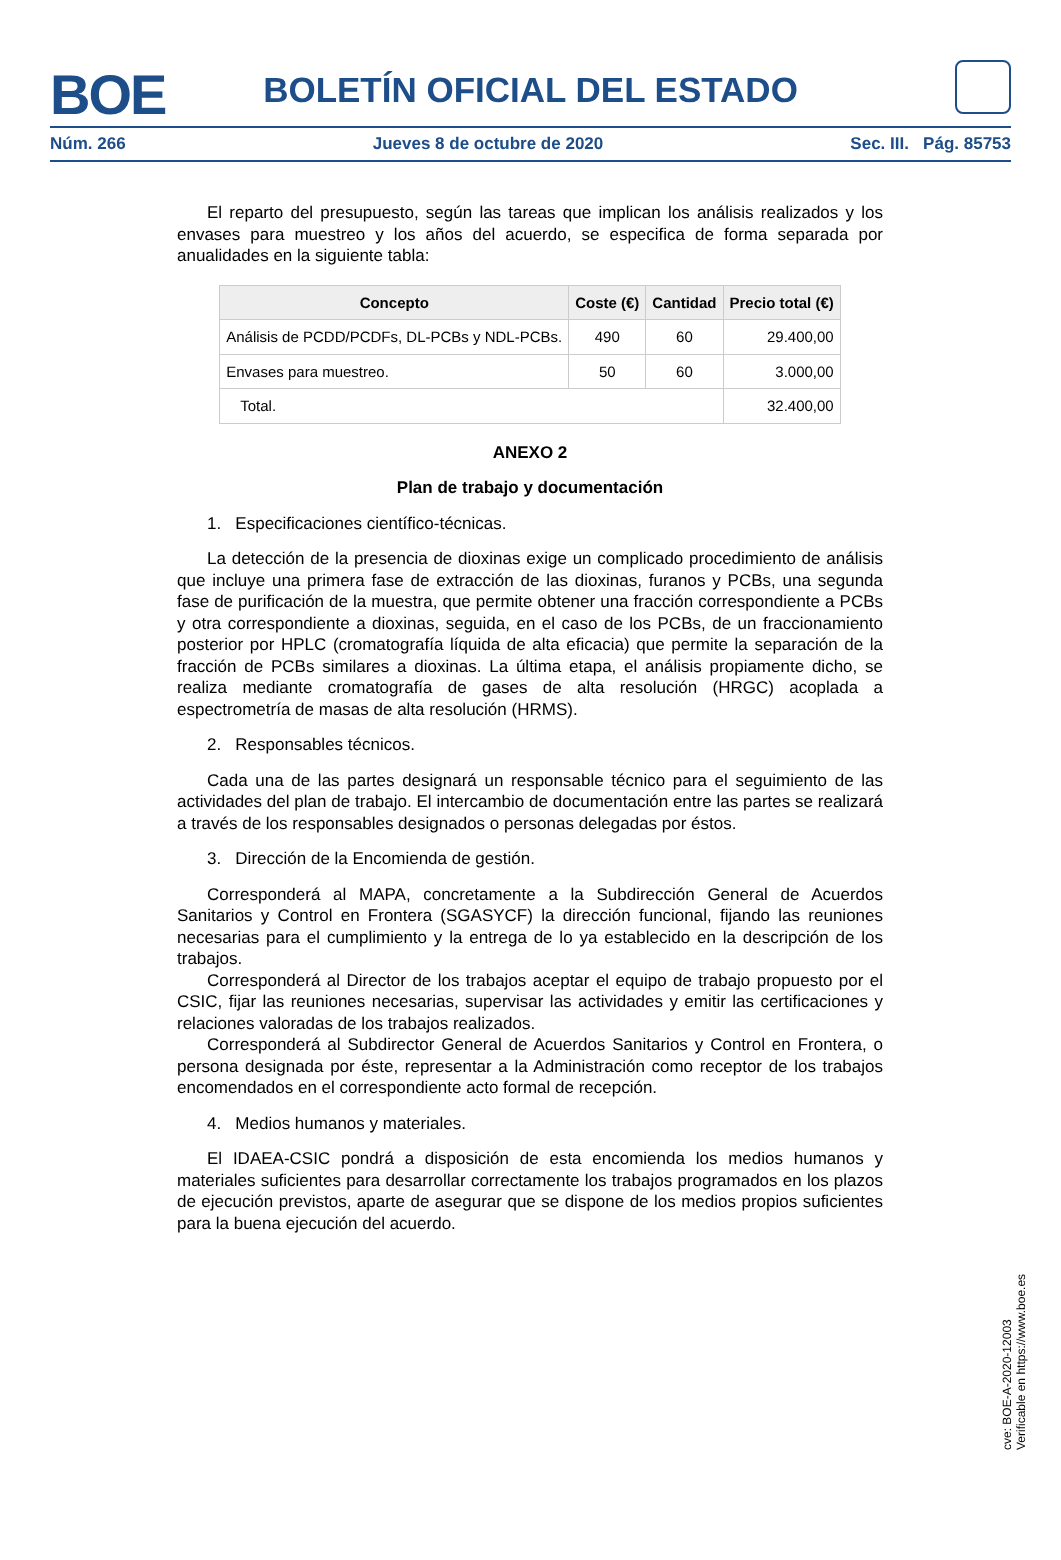BOE
BOLETÍN OFICIAL DEL ESTADO
Núm. 266 Jueves 8 de octubre de 2020 Sec. III. Pág. 85753
El reparto del presupuesto, según las tareas que implican los análisis realizados y los envases para muestreo y los años del acuerdo, se especifica de forma separada por anualidades en la siguiente tabla:
| Concepto | Coste (€) | Cantidad | Precio total (€) |
| --- | --- | --- | --- |
| Análisis de PCDD/PCDFs, DL-PCBs y NDL-PCBs. | 490 | 60 | 29.400,00 |
| Envases para muestreo. | 50 | 60 | 3.000,00 |
| Total. | | | 32.400,00 |
ANEXO 2
Plan de trabajo y documentación
1. Especificaciones científico-técnicas.
La detección de la presencia de dioxinas exige un complicado procedimiento de análisis que incluye una primera fase de extracción de las dioxinas, furanos y PCBs, una segunda fase de purificación de la muestra, que permite obtener una fracción correspondiente a PCBs y otra correspondiente a dioxinas, seguida, en el caso de los PCBs, de un fraccionamiento posterior por HPLC (cromatografía líquida de alta eficacia) que permite la separación de la fracción de PCBs similares a dioxinas. La última etapa, el análisis propiamente dicho, se realiza mediante cromatografía de gases de alta resolución (HRGC) acoplada a espectrometría de masas de alta resolución (HRMS).
2. Responsables técnicos.
Cada una de las partes designará un responsable técnico para el seguimiento de las actividades del plan de trabajo. El intercambio de documentación entre las partes se realizará a través de los responsables designados o personas delegadas por éstos.
3. Dirección de la Encomienda de gestión.
Corresponderá al MAPA, concretamente a la Subdirección General de Acuerdos Sanitarios y Control en Frontera (SGASYCF) la dirección funcional, fijando las reuniones necesarias para el cumplimiento y la entrega de lo ya establecido en la descripción de los trabajos.
Corresponderá al Director de los trabajos aceptar el equipo de trabajo propuesto por el CSIC, fijar las reuniones necesarias, supervisar las actividades y emitir las certificaciones y relaciones valoradas de los trabajos realizados.
Corresponderá al Subdirector General de Acuerdos Sanitarios y Control en Frontera, o persona designada por éste, representar a la Administración como receptor de los trabajos encomendados en el correspondiente acto formal de recepción.
4. Medios humanos y materiales.
El IDAEA-CSIC pondrá a disposición de esta encomienda los medios humanos y materiales suficientes para desarrollar correctamente los trabajos programados en los plazos de ejecución previstos, aparte de asegurar que se dispone de los medios propios suficientes para la buena ejecución del acuerdo.
cve: BOE-A-2020-12003
Verificable en https://www.boe.es